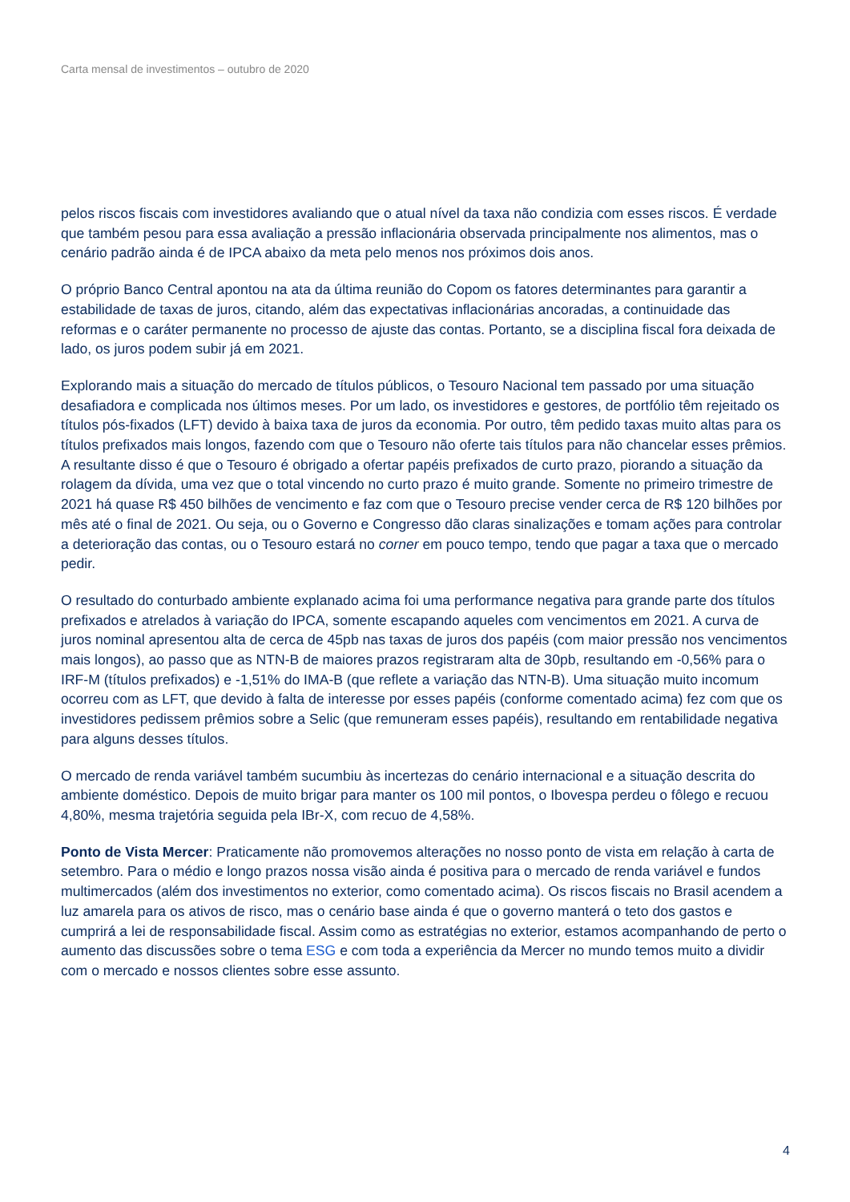Carta mensal de investimentos – outubro de 2020
pelos riscos fiscais com investidores avaliando que o atual nível da taxa não condizia com esses riscos. É verdade que também pesou para essa avaliação a pressão inflacionária observada principalmente nos alimentos, mas o cenário padrão ainda é de IPCA abaixo da meta pelo menos nos próximos dois anos.
O próprio Banco Central apontou na ata da última reunião do Copom os fatores determinantes para garantir a estabilidade de taxas de juros, citando, além das expectativas inflacionárias ancoradas, a continuidade das reformas e o caráter permanente no processo de ajuste das contas. Portanto, se a disciplina fiscal fora deixada de lado, os juros podem subir já em 2021.
Explorando mais a situação do mercado de títulos públicos, o Tesouro Nacional tem passado por uma situação desafiadora e complicada nos últimos meses. Por um lado, os investidores e gestores, de portfólio têm rejeitado os títulos pós-fixados (LFT) devido à baixa taxa de juros da economia. Por outro, têm pedido taxas muito altas para os títulos prefixados mais longos, fazendo com que o Tesouro não oferte tais títulos para não chancelar esses prêmios. A resultante disso é que o Tesouro é obrigado a ofertar papéis prefixados de curto prazo, piorando a situação da rolagem da dívida, uma vez que o total vincendo no curto prazo é muito grande. Somente no primeiro trimestre de 2021 há quase R$ 450 bilhões de vencimento e faz com que o Tesouro precise vender cerca de R$ 120 bilhões por mês até o final de 2021. Ou seja, ou o Governo e Congresso dão claras sinalizações e tomam ações para controlar a deterioração das contas, ou o Tesouro estará no corner em pouco tempo, tendo que pagar a taxa que o mercado pedir.
O resultado do conturbado ambiente explanado acima foi uma performance negativa para grande parte dos títulos prefixados e atrelados à variação do IPCA, somente escapando aqueles com vencimentos em 2021. A curva de juros nominal apresentou alta de cerca de 45pb nas taxas de juros dos papéis (com maior pressão nos vencimentos mais longos), ao passo que as NTN-B de maiores prazos registraram alta de 30pb, resultando em -0,56% para o IRF-M (títulos prefixados) e -1,51% do IMA-B (que reflete a variação das NTN-B). Uma situação muito incomum ocorreu com as LFT, que devido à falta de interesse por esses papéis (conforme comentado acima) fez com que os investidores pedissem prêmios sobre a Selic (que remuneram esses papéis), resultando em rentabilidade negativa para alguns desses títulos.
O mercado de renda variável também sucumbiu às incertezas do cenário internacional e a situação descrita do ambiente doméstico. Depois de muito brigar para manter os 100 mil pontos, o Ibovespa perdeu o fôlego e recuou 4,80%, mesma trajetória seguida pela IBr-X, com recuo de 4,58%.
Ponto de Vista Mercer: Praticamente não promovemos alterações no nosso ponto de vista em relação à carta de setembro. Para o médio e longo prazos nossa visão ainda é positiva para o mercado de renda variável e fundos multimercados (além dos investimentos no exterior, como comentado acima). Os riscos fiscais no Brasil acendem a luz amarela para os ativos de risco, mas o cenário base ainda é que o governo manterá o teto dos gastos e cumprirá a lei de responsabilidade fiscal. Assim como as estratégias no exterior, estamos acompanhando de perto o aumento das discussões sobre o tema ESG e com toda a experiência da Mercer no mundo temos muito a dividir com o mercado e nossos clientes sobre esse assunto.
4